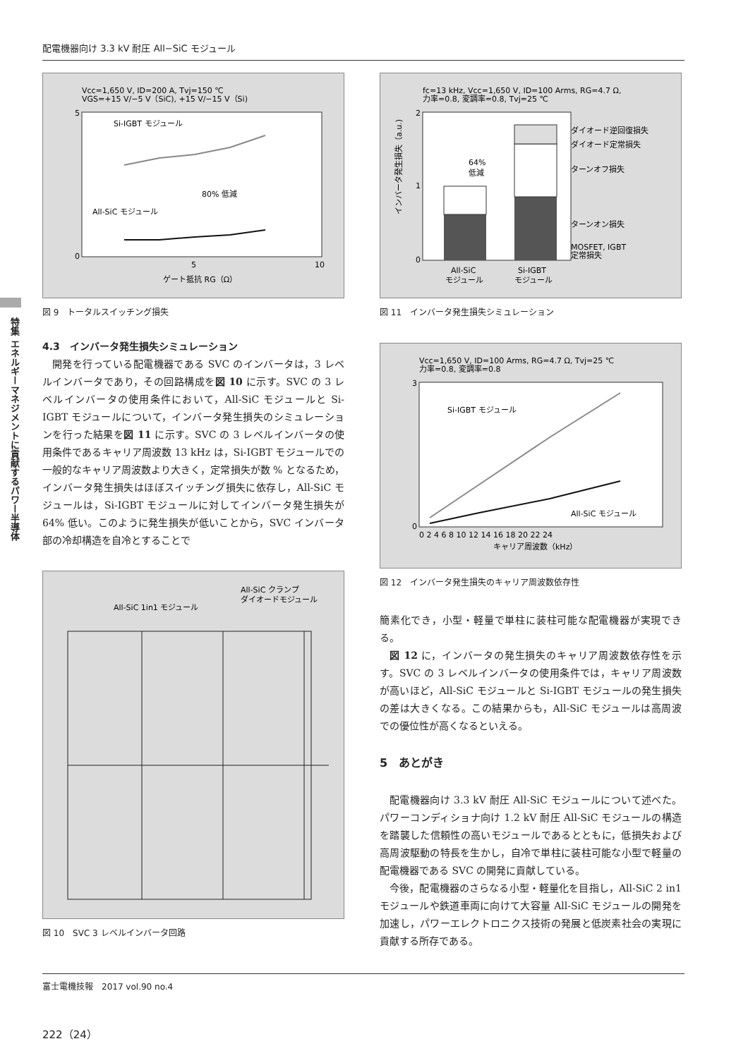配電機器向け 3.3 kV 耐圧 All−SiC モジュール
特集 エネルギーマネジメントに貢献するパワー半導体
Vcc=1,650 V, ID=200 A, Tvj=150 ℃
VGS=+15 V/−5 V（SiC), +15 V/−15 V（Si)
Si-IGBT モジュール
All-SiC モジュール
80% 低減
5
0
5
10
ゲート抵抗 RG（Ω）
図 9　トータルスイッチング損失
4.3　インバータ発生損失シミュレーション
開発を行っている配電機器である SVC のインバータは，3 レベルインバータであり，その回路構成を図 10 に示す。SVC の 3 レベルインバータの使用条件において，All-SiC モジュールと Si-IGBT モジュールについて，インバータ発生損失のシミュレーションを行った結果を図 11 に示す。SVC の 3 レベルインバータの使用条件であるキャリア周波数 13 kHz は，Si-IGBT モジュールでの一般的なキャリア周波数より大きく，定常損失が数 % となるため，インバータ発生損失はほぼスイッチング損失に依存し，All-SiC モジュールは，Si-IGBT モジュールに対してインバータ発生損失が 64% 低い。このように発生損失が低いことから，SVC インバータ部の冷却構造を自冷とすることで
All-SiC 1in1 モジュール
All-SiC クランプ
ダイオードモジュール
図 10　SVC 3 レベルインバータ回路
fc=13 kHz, Vcc=1,650 V, ID=100 Arms, RG=4.7 Ω,
力率=0.8, 変調率=0.8, Tvj=25 ℃
64%
低減
ダイオード逆回復損失
ダイオード定常損失
ターンオフ損失
ターンオン損失
MOSFET, IGBT
定常損失
2
1
0
All-SiC
モジュール
Si-IGBT
モジュール
インバータ発生損失（a.u.)
図 11　インバータ発生損失シミュレーション
Vcc=1,650 V, ID=100 Arms, RG=4.7 Ω, Tvj=25 ℃
力率=0.8, 変調率=0.8
Si-IGBT モジュール
All-SiC モジュール
3
0
0 2 4 6 8 10 12 14 16 18 20 22 24
キャリア周波数（kHz）
図 12　インバータ発生損失のキャリア周波数依存性
簡素化でき，小型・軽量で単柱に装柱可能な配電機器が実現できる。
図 12 に，インバータの発生損失のキャリア周波数依存性を示す。SVC の 3 レベルインバータの使用条件では，キャリア周波数が高いほど，All-SiC モジュールと Si-IGBT モジュールの発生損失の差は大きくなる。この結果からも，All-SiC モジュールは高周波での優位性が高くなるといえる。
5　あとがき
配電機器向け 3.3 kV 耐圧 All-SiC モジュールについて述べた。パワーコンディショナ向け 1.2 kV 耐圧 All-SiC モジュールの構造を踏襲した信頼性の高いモジュールであるとともに，低損失および高周波駆動の特長を生かし，自冷で単柱に装柱可能な小型で軽量の配電機器である SVC の開発に貢献している。
今後，配電機器のさらなる小型・軽量化を目指し，All-SiC 2 in1 モジュールや鉄道車両に向けて大容量 All-SiC モジュールの開発を加速し，パワーエレクトロニクス技術の発展と低炭素社会の実現に貢献する所存である。
富士電機技報　2017 vol.90 no.4
222（24）